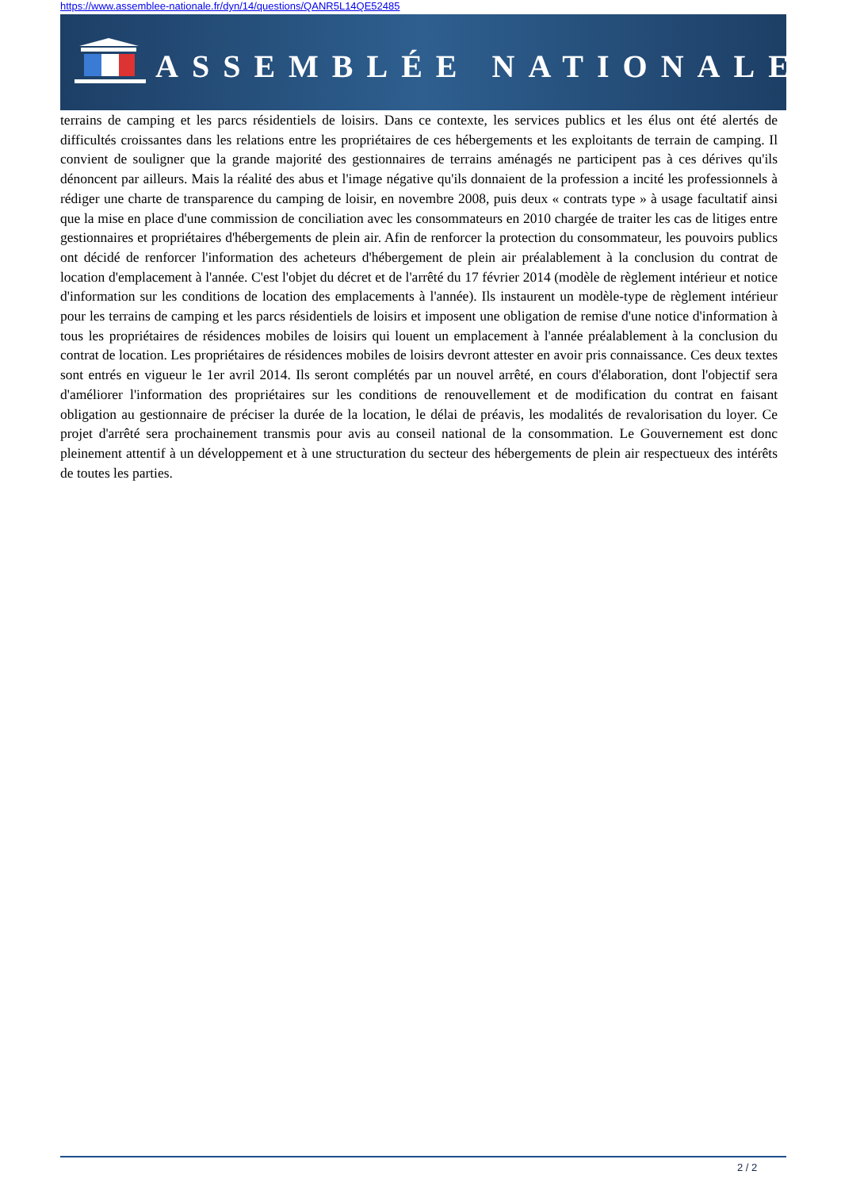https://www.assemblee-nationale.fr/dyn/14/questions/QANR5L14QE52485
ASSEMBLÉE NATIONALE
terrains de camping et les parcs résidentiels de loisirs. Dans ce contexte, les services publics et les élus ont été alertés de difficultés croissantes dans les relations entre les propriétaires de ces hébergements et les exploitants de terrain de camping. Il convient de souligner que la grande majorité des gestionnaires de terrains aménagés ne participent pas à ces dérives qu'ils dénoncent par ailleurs. Mais la réalité des abus et l'image négative qu'ils donnaient de la profession a incité les professionnels à rédiger une charte de transparence du camping de loisir, en novembre 2008, puis deux « contrats type » à usage facultatif ainsi que la mise en place d'une commission de conciliation avec les consommateurs en 2010 chargée de traiter les cas de litiges entre gestionnaires et propriétaires d'hébergements de plein air. Afin de renforcer la protection du consommateur, les pouvoirs publics ont décidé de renforcer l'information des acheteurs d'hébergement de plein air préalablement à la conclusion du contrat de location d'emplacement à l'année. C'est l'objet du décret et de l'arrêté du 17 février 2014 (modèle de règlement intérieur et notice d'information sur les conditions de location des emplacements à l'année). Ils instaurent un modèle-type de règlement intérieur pour les terrains de camping et les parcs résidentiels de loisirs et imposent une obligation de remise d'une notice d'information à tous les propriétaires de résidences mobiles de loisirs qui louent un emplacement à l'année préalablement à la conclusion du contrat de location. Les propriétaires de résidences mobiles de loisirs devront attester en avoir pris connaissance. Ces deux textes sont entrés en vigueur le 1er avril 2014. Ils seront complétés par un nouvel arrêté, en cours d'élaboration, dont l'objectif sera d'améliorer l'information des propriétaires sur les conditions de renouvellement et de modification du contrat en faisant obligation au gestionnaire de préciser la durée de la location, le délai de préavis, les modalités de revalorisation du loyer. Ce projet d'arrêté sera prochainement transmis pour avis au conseil national de la consommation. Le Gouvernement est donc pleinement attentif à un développement et à une structuration du secteur des hébergements de plein air respectueux des intérêts de toutes les parties.
2 / 2